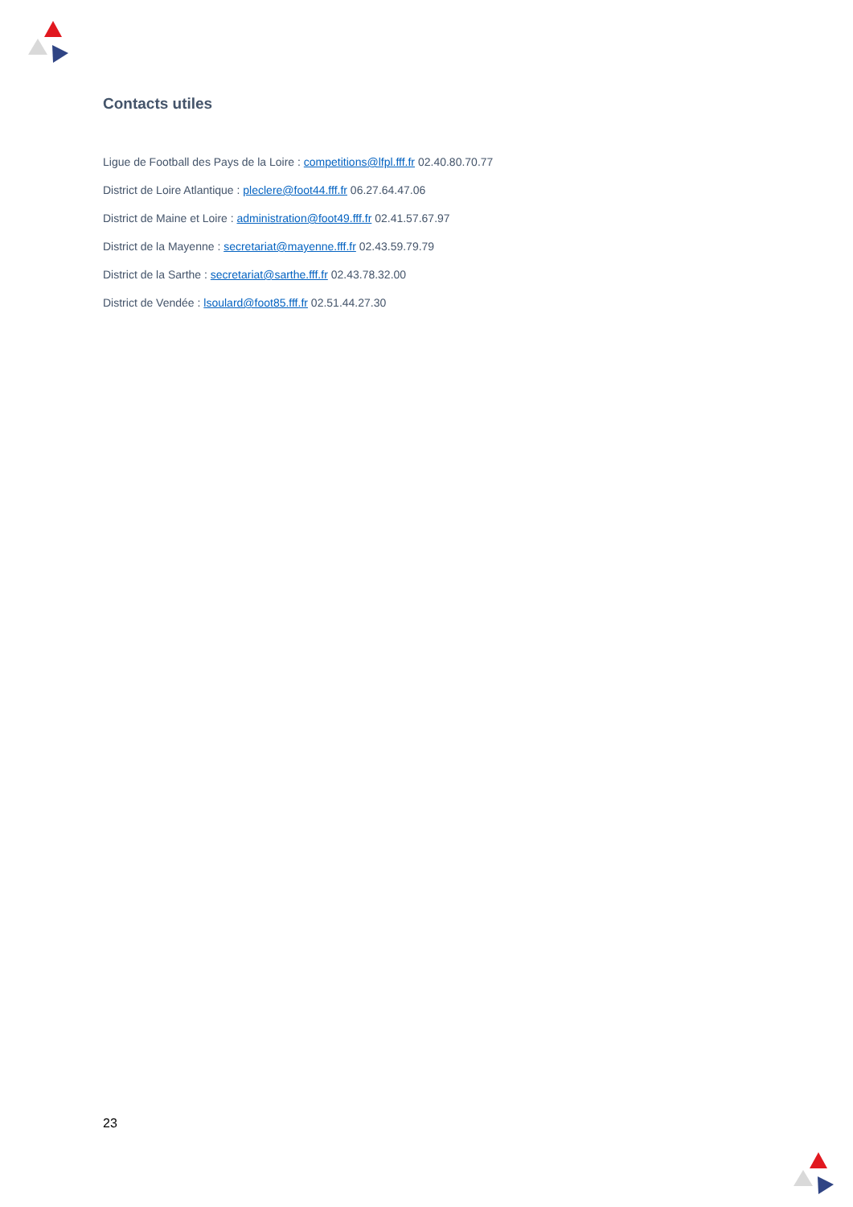Contacts utiles
Ligue de Football des Pays de la Loire : competitions@lfpl.fff.fr 02.40.80.70.77
District de Loire Atlantique : pleclere@foot44.fff.fr 06.27.64.47.06
District de Maine et Loire : administration@foot49.fff.fr 02.41.57.67.97
District de la Mayenne : secretariat@mayenne.fff.fr 02.43.59.79.79
District de la Sarthe : secretariat@sarthe.fff.fr 02.43.78.32.00
District de Vendée : lsoulard@foot85.fff.fr 02.51.44.27.30
23